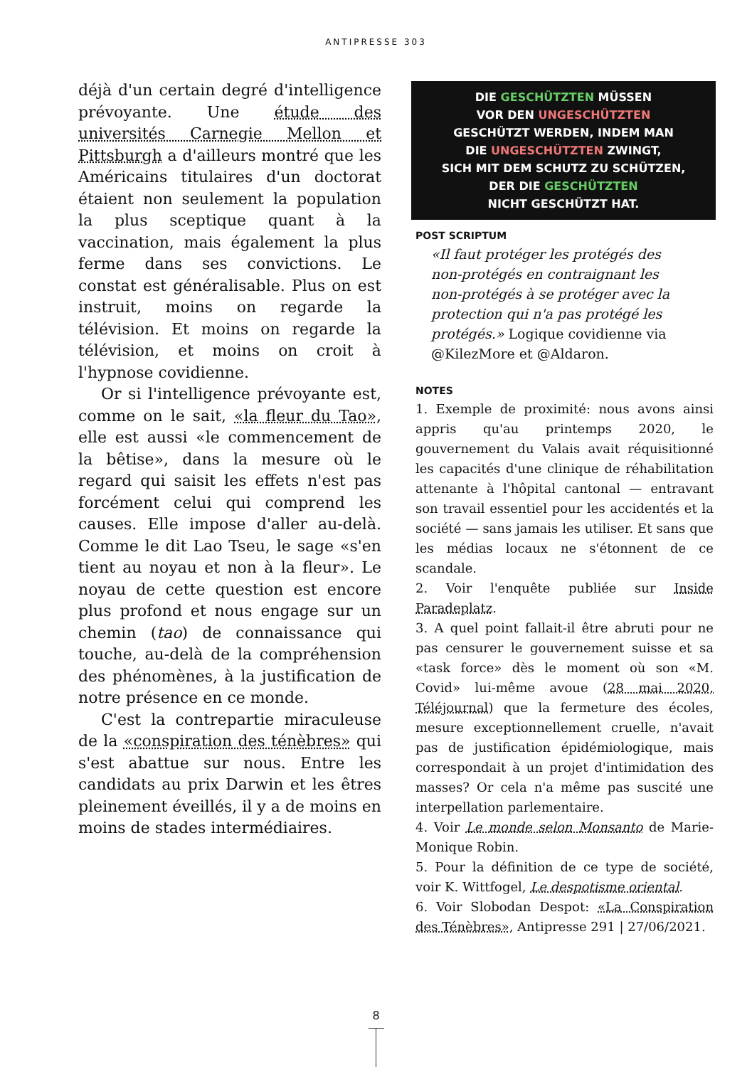ANTIPRESSE 303
déjà d'un certain degré d'intelligence prévoyante. Une étude des universités Carnegie Mellon et Pittsburgh a d'ailleurs montré que les Américains titulaires d'un doctorat étaient non seulement la population la plus sceptique quant à la vaccination, mais également la plus ferme dans ses convictions. Le constat est généralisable. Plus on est instruit, moins on regarde la télévision. Et moins on regarde la télévision, et moins on croit à l'hypnose covidienne.
Or si l'intelligence prévoyante est, comme on le sait, «la fleur du Tao», elle est aussi «le commencement de la bêtise», dans la mesure où le regard qui saisit les effets n'est pas forcément celui qui comprend les causes. Elle impose d'aller au-delà. Comme le dit Lao Tseu, le sage «s'en tient au noyau et non à la fleur». Le noyau de cette question est encore plus profond et nous engage sur un chemin (tao) de connaissance qui touche, au-delà de la compréhension des phénomènes, à la justification de notre présence en ce monde.
C'est la contrepartie miraculeuse de la «conspiration des ténèbres» qui s'est abattue sur nous. Entre les candidats au prix Darwin et les êtres pleinement éveillés, il y a de moins en moins de stades intermédiaires.
DIE GESCHÜTZTEN MÜSSEN
VOR DEN UNGESCHÜTZTEN
GESCHÜTZT WERDEN, INDEM MAN
DIE UNGESCHÜTZTEN ZWINGT,
SICH MIT DEM SCHUTZ ZU SCHÜTZEN,
DER DIE GESCHÜTZTEN
NICHT GESCHÜTZT HAT.
POST SCRIPTUM
«Il faut protéger les protégés des non-protégés en contraignant les non-protégés à se protéger avec la protection qui n'a pas protégé les protégés.» Logique covidienne via @KilezMore et @Aldaron.
NOTES
1. Exemple de proximité: nous avons ainsi appris qu'au printemps 2020, le gouvernement du Valais avait réquisitionné les capacités d'une clinique de réhabilitation attenante à l'hôpital cantonal — entravant son travail essentiel pour les accidentés et la société — sans jamais les utiliser. Et sans que les médias locaux ne s'étonnent de ce scandale.
2. Voir l'enquête publiée sur Inside Paradeplatz.
3. A quel point fallait-il être abruti pour ne pas censurer le gouvernement suisse et sa «task force» dès le moment où son «M. Covid» lui-même avoue (28 mai 2020, Téléjournal) que la fermeture des écoles, mesure exceptionnellement cruelle, n'avait pas de justification épidémiologique, mais correspondait à un projet d'intimidation des masses? Or cela n'a même pas suscité une interpellation parlementaire.
4. Voir Le monde selon Monsanto de Marie-Monique Robin.
5. Pour la définition de ce type de société, voir K. Wittfogel, Le despotisme oriental.
6. Voir Slobodan Despot: «La Conspiration des Ténèbres», Antipresse 291 | 27/06/2021.
8